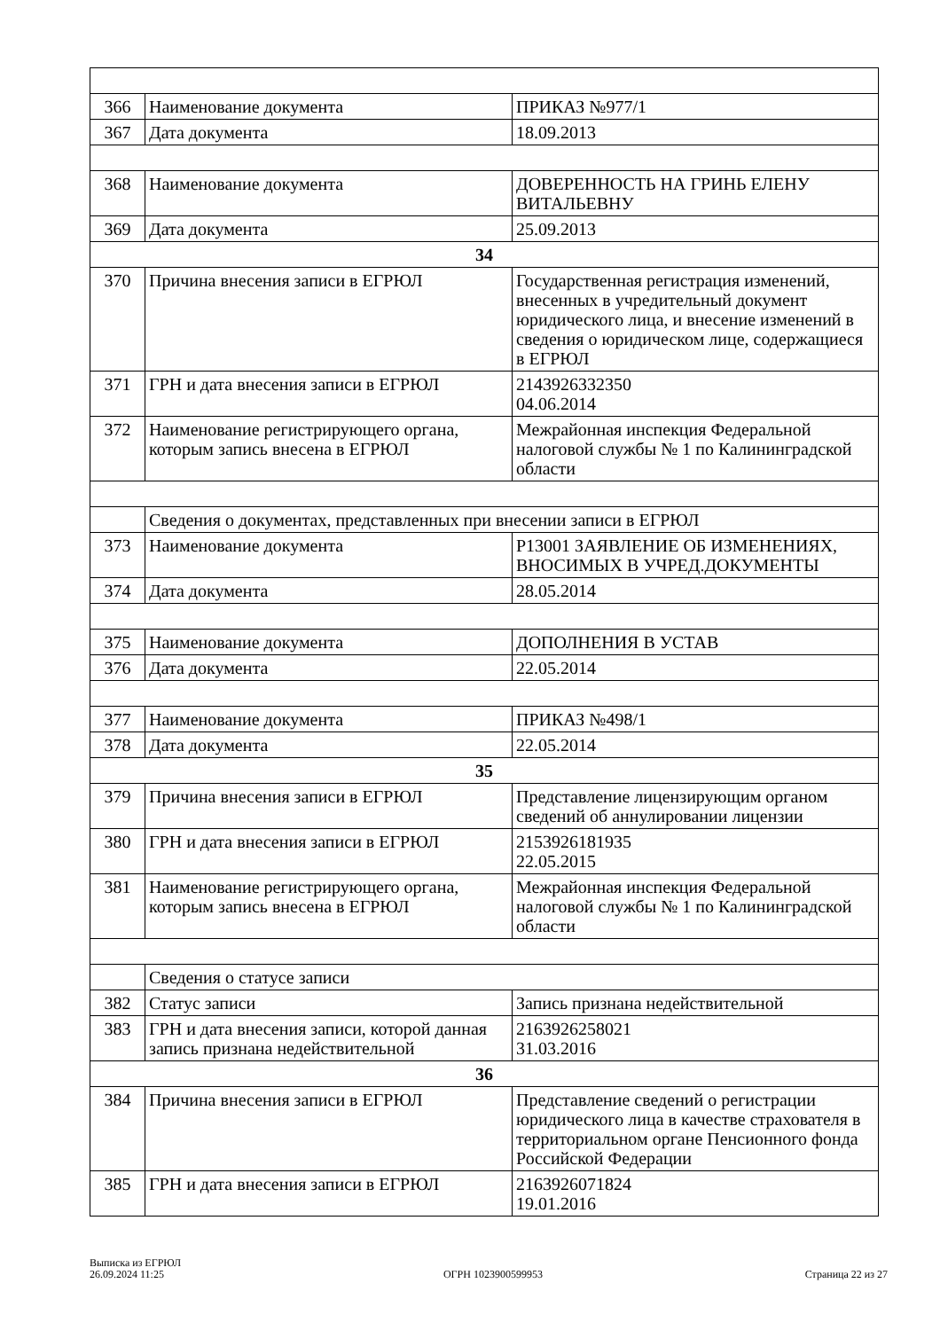| 366 | Наименование документа | ПРИКАЗ №977/1 |
| 367 | Дата документа | 18.09.2013 |
| 368 | Наименование документа | ДОВЕРЕННОСТЬ НА ГРИНЬ ЕЛЕНУ ВИТАЛЬЕВНУ |
| 369 | Дата документа | 25.09.2013 |
| 34 | | |
| 370 | Причина внесения записи в ЕГРЮЛ | Государственная регистрация изменений, внесенных в учредительный документ юридического лица, и внесение изменений в сведения о юридическом лице, содержащиеся в ЕГРЮЛ |
| 371 | ГРН и дата внесения записи в ЕГРЮЛ | 2143926332350 04.06.2014 |
| 372 | Наименование регистрирующего органа, которым запись внесена в ЕГРЮЛ | Межрайонная инспекция Федеральной налоговой службы № 1 по Калининградской области |
| | Сведения о документах, представленных при внесении записи в ЕГРЮЛ | |
| 373 | Наименование документа | Р13001 ЗАЯВЛЕНИЕ ОБ ИЗМЕНЕНИЯХ, ВНОСИМЫХ В УЧРЕД.ДОКУМЕНТЫ |
| 374 | Дата документа | 28.05.2014 |
| 375 | Наименование документа | ДОПОЛНЕНИЯ В УСТАВ |
| 376 | Дата документа | 22.05.2014 |
| 377 | Наименование документа | ПРИКАЗ №498/1 |
| 378 | Дата документа | 22.05.2014 |
| 35 | | |
| 379 | Причина внесения записи в ЕГРЮЛ | Представление лицензирующим органом сведений об аннулировании лицензии |
| 380 | ГРН и дата внесения записи в ЕГРЮЛ | 2153926181935 22.05.2015 |
| 381 | Наименование регистрирующего органа, которым запись внесена в ЕГРЮЛ | Межрайонная инспекция Федеральной налоговой службы № 1 по Калининградской области |
| | Сведения о статусе записи | |
| 382 | Статус записи | Запись признана недействительной |
| 383 | ГРН и дата внесения записи, которой данная запись признана недействительной | 2163926258021 31.03.2016 |
| 36 | | |
| 384 | Причина внесения записи в ЕГРЮЛ | Представление сведений о регистрации юридического лица в качестве страхователя в территориальном органе Пенсионного фонда Российской Федерации |
| 385 | ГРН и дата внесения записи в ЕГРЮЛ | 2163926071824 19.01.2016 |
Выписка из ЕГРЮЛ
26.09.2024 11:25
ОГРН 1023900599953
Страница 22 из 27